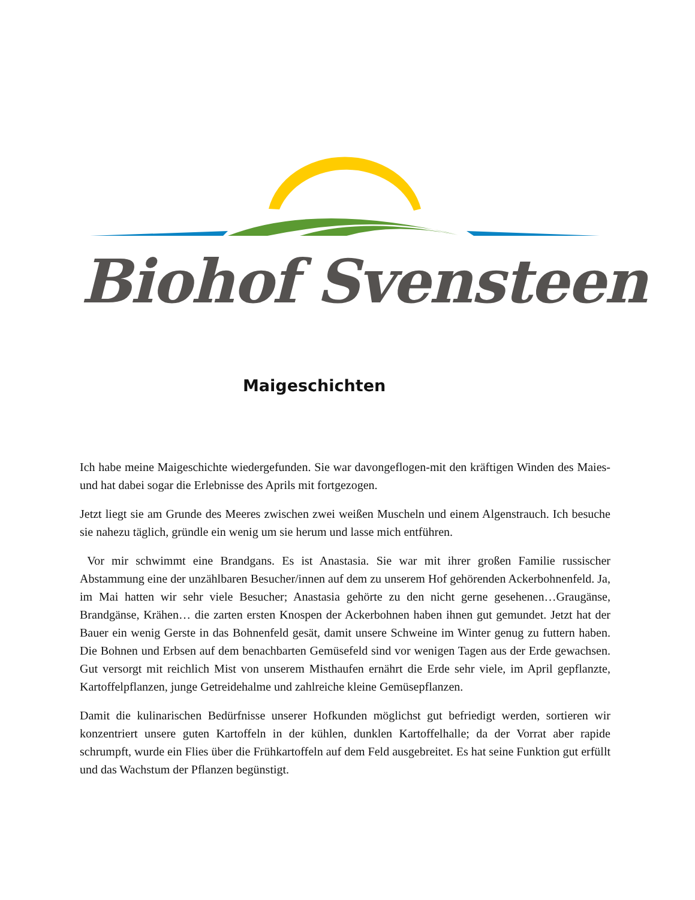Biohof Svensteen
Maigeschichten
Ich habe meine Maigeschichte wiedergefunden. Sie war davongeflogen-mit den kräftigen Winden des Maies- und hat dabei sogar die Erlebnisse des Aprils mit fortgezogen.
Jetzt liegt sie am Grunde des Meeres zwischen zwei weißen Muscheln und einem Algenstrauch. Ich besuche sie nahezu täglich, gründle ein wenig um sie herum und lasse mich entführen.
Vor mir schwimmt eine Brandgans. Es ist Anastasia. Sie war mit ihrer großen Familie russischer Abstammung eine der unzählbaren Besucher/innen auf dem zu unserem Hof gehörenden Ackerbohnenfeld. Ja, im Mai hatten wir sehr viele Besucher; Anastasia gehörte zu den nicht gerne gesehenen…Graugänse, Brandgänse, Krähen… die zarten ersten Knospen der Ackerbohnen haben ihnen gut gemundet. Jetzt hat der Bauer ein wenig Gerste in das Bohnenfeld gesät, damit unsere Schweine im Winter genug zu futtern haben. Die Bohnen und Erbsen auf dem benachbarten Gemüsefeld sind vor wenigen Tagen aus der Erde gewachsen. Gut versorgt mit reichlich Mist von unserem Misthaufen ernährt die Erde sehr viele, im April gepflanzte, Kartoffelpflanzen, junge Getreidehalme und zahlreiche kleine Gemüsepflanzen.
Damit die kulinarischen Bedürfnisse unserer Hofkunden möglichst gut befriedigt werden, sortieren wir konzentriert unsere guten Kartoffeln in der kühlen, dunklen Kartoffelhalle; da der Vorrat aber rapide schrumpft, wurde ein Flies über die Frühkartoffeln auf dem Feld ausgebreitet. Es hat seine Funktion gut erfüllt und das Wachstum der Pflanzen begünstigt.